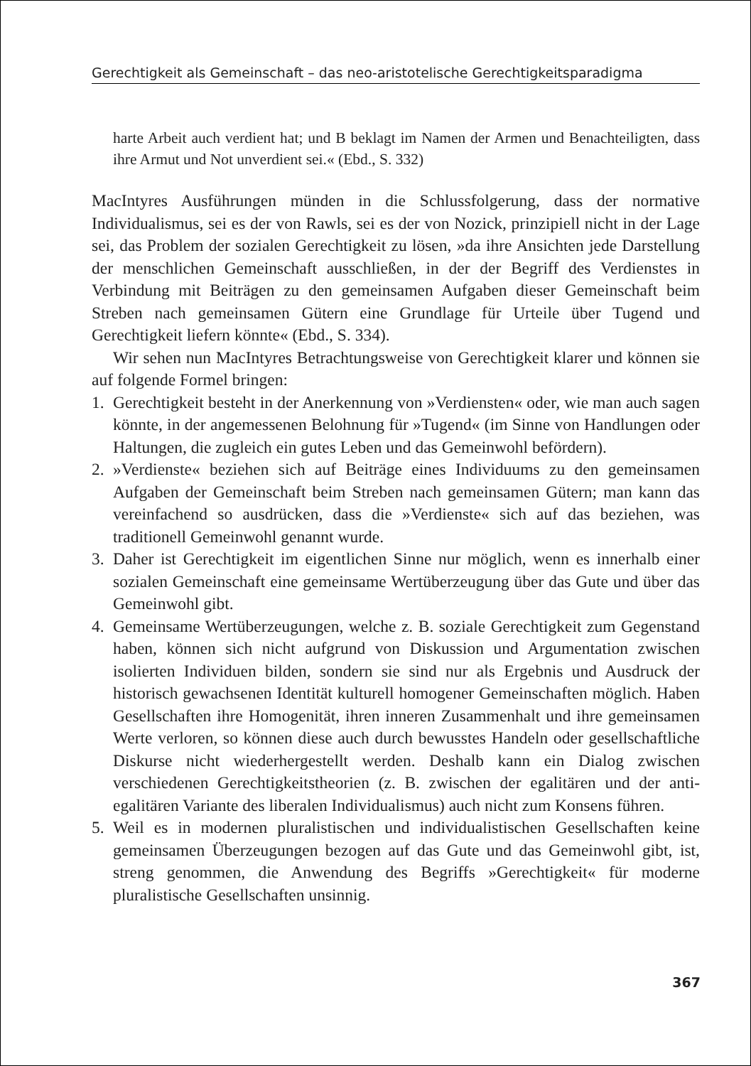Gerechtigkeit als Gemeinschaft – das neo-aristotelische Gerechtigkeitsparadigma
harte Arbeit auch verdient hat; und B beklagt im Namen der Armen und Benachteiligten, dass ihre Armut und Not unverdient sei.« (Ebd., S. 332)
MacIntyres Ausführungen münden in die Schlussfolgerung, dass der normative Individualismus, sei es der von Rawls, sei es der von Nozick, prinzipiell nicht in der Lage sei, das Problem der sozialen Gerechtigkeit zu lösen, »da ihre Ansichten jede Darstellung der menschlichen Gemeinschaft ausschließen, in der der Begriff des Verdienstes in Verbindung mit Beiträgen zu den gemeinsamen Aufgaben dieser Gemeinschaft beim Streben nach gemeinsamen Gütern eine Grundlage für Urteile über Tugend und Gerechtigkeit liefern könnte« (Ebd., S. 334).
Wir sehen nun MacIntyres Betrachtungsweise von Gerechtigkeit klarer und können sie auf folgende Formel bringen:
1. Gerechtigkeit besteht in der Anerkennung von »Verdiensten« oder, wie man auch sagen könnte, in der angemessenen Belohnung für »Tugend« (im Sinne von Handlungen oder Haltungen, die zugleich ein gutes Leben und das Gemeinwohl befördern).
2. »Verdienste« beziehen sich auf Beiträge eines Individuums zu den gemeinsamen Aufgaben der Gemeinschaft beim Streben nach gemeinsamen Gütern; man kann das vereinfachend so ausdrücken, dass die »Verdienste« sich auf das beziehen, was traditionell Gemeinwohl genannt wurde.
3. Daher ist Gerechtigkeit im eigentlichen Sinne nur möglich, wenn es innerhalb einer sozialen Gemeinschaft eine gemeinsame Wertüberzeugung über das Gute und über das Gemeinwohl gibt.
4. Gemeinsame Wertüberzeugungen, welche z. B. soziale Gerechtigkeit zum Gegenstand haben, können sich nicht aufgrund von Diskussion und Argumentation zwischen isolierten Individuen bilden, sondern sie sind nur als Ergebnis und Ausdruck der historisch gewachsenen Identität kulturell homogener Gemeinschaften möglich. Haben Gesellschaften ihre Homogenität, ihren inneren Zusammenhalt und ihre gemeinsamen Werte verloren, so können diese auch durch bewusstes Handeln oder gesellschaftliche Diskurse nicht wiederhergestellt werden. Deshalb kann ein Dialog zwischen verschiedenen Gerechtigkeitstheorien (z. B. zwischen der egalitären und der anti-egalitären Variante des liberalen Individualismus) auch nicht zum Konsens führen.
5. Weil es in modernen pluralistischen und individualistischen Gesellschaften keine gemeinsamen Überzeugungen bezogen auf das Gute und das Gemeinwohl gibt, ist, streng genommen, die Anwendung des Begriffs »Gerechtigkeit« für moderne pluralistische Gesellschaften unsinnig.
367